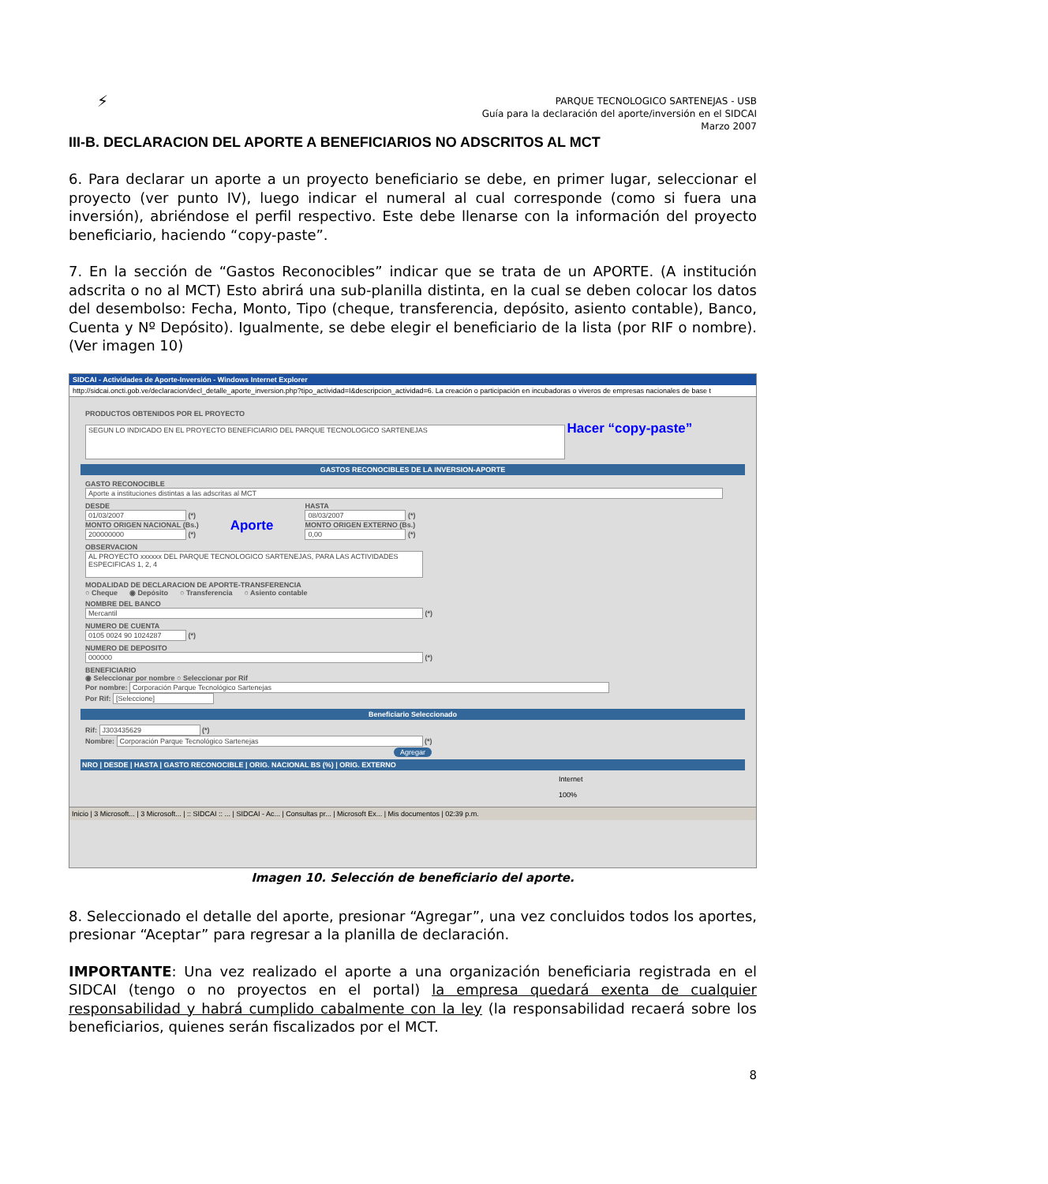⚡
PARQUE TECNOLOGICO SARTENEJAS - USB
Guía para la declaración del aporte/inversión en el SIDCAI
Marzo 2007
III-B. DECLARACION DEL APORTE A BENEFICIARIOS NO ADSCRITOS AL MCT
6. Para declarar un aporte a un proyecto beneficiario se debe, en primer lugar, seleccionar el proyecto (ver punto IV), luego indicar el numeral al cual corresponde (como si fuera una inversión), abriéndose el perfil respectivo. Este debe llenarse con la información del proyecto beneficiario, haciendo “copy-paste”.
7. En la sección de “Gastos Reconocibles” indicar que se trata de un APORTE. (A institución adscrita o no al MCT) Esto abrirá una sub-planilla distinta, en la cual se deben colocar los datos del desembolso: Fecha, Monto, Tipo (cheque, transferencia, depósito, asiento contable), Banco, Cuenta y Nº Depósito). Igualmente, se debe elegir el beneficiario de la lista (por RIF o nombre). (Ver imagen 10)
SIDCAI - Actividades de Aporte-Inversión - Windows Internet Explorer
http://sidcai.oncti.gob.ve/declaracion/decl_detalle_aporte_inversion.php?tipo_actividad=I&descripcion_actividad=6. La creación o participación en incubadoras o viveros de empresas nacionales de base t
PRODUCTOS OBTENIDOS POR EL PROYECTO
SEGUN LO INDICADO EN EL PROYECTO BENEFICIARIO DEL PARQUE TECNOLOGICO SARTENEJAS Hacer “copy-paste”
GASTOS RECONOCIBLES DE LA INVERSION-APORTE
GASTO RECONOCIBLE
Aporte a instituciones distintas a las adscritas al MCT
DESDE
01/03/2007 (*)
MONTO ORIGEN NACIONAL (Bs.)
200000000 (*)
Aporte
HASTA
08/03/2007 (*)
MONTO ORIGEN EXTERNO (Bs.)
0,00 (*)
OBSERVACION
AL PROYECTO xxxxxx DEL PARQUE TECNOLOGICO SARTENEJAS, PARA LAS ACTIVIDADES ESPECIFICAS 1, 2, 4
MODALIDAD DE DECLARACION DE APORTE-TRANSFERENCIA
○ Cheque ◉ Depósito ○ Transferencia ○ Asiento contable
NOMBRE DEL BANCO
Mercantil (*)
NUMERO DE CUENTA
0105 0024 90 1024287 (*)
NUMERO DE DEPOSITO
000000 (*)
BENEFICIARIO
◉ Seleccionar por nombre ○ Seleccionar por Rif
Por nombre: Corporación Parque Tecnológico Sartenejas
Por Rif: [Seleccione]
Beneficiario Seleccionado
Rif: J303435629 (*)
Nombre: Corporación Parque Tecnológico Sartenejas (*)
Agregar
NRO | DESDE | HASTA | GASTO RECONOCIBLE | ORIG. NACIONAL BS (%) | ORIG. EXTERNO
Internet 100%
Inicio | 3 Microsoft... | 3 Microsoft... | :: SIDCAI :: ... | SIDCAI - Ac... | Consultas pr... | Microsoft Ex... | Mis documentos | 02:39 p.m.
Imagen 10. Selección de beneficiario del aporte.
8. Seleccionado el detalle del aporte, presionar “Agregar”, una vez concluidos todos los aportes, presionar “Aceptar” para regresar a la planilla de declaración.
IMPORTANTE: Una vez realizado el aporte a una organización beneficiaria registrada en el SIDCAI (tengo o no proyectos en el portal) la empresa quedará exenta de cualquier responsabilidad y habrá cumplido cabalmente con la ley (la responsabilidad recaerá sobre los beneficiarios, quienes serán fiscalizados por el MCT.
8